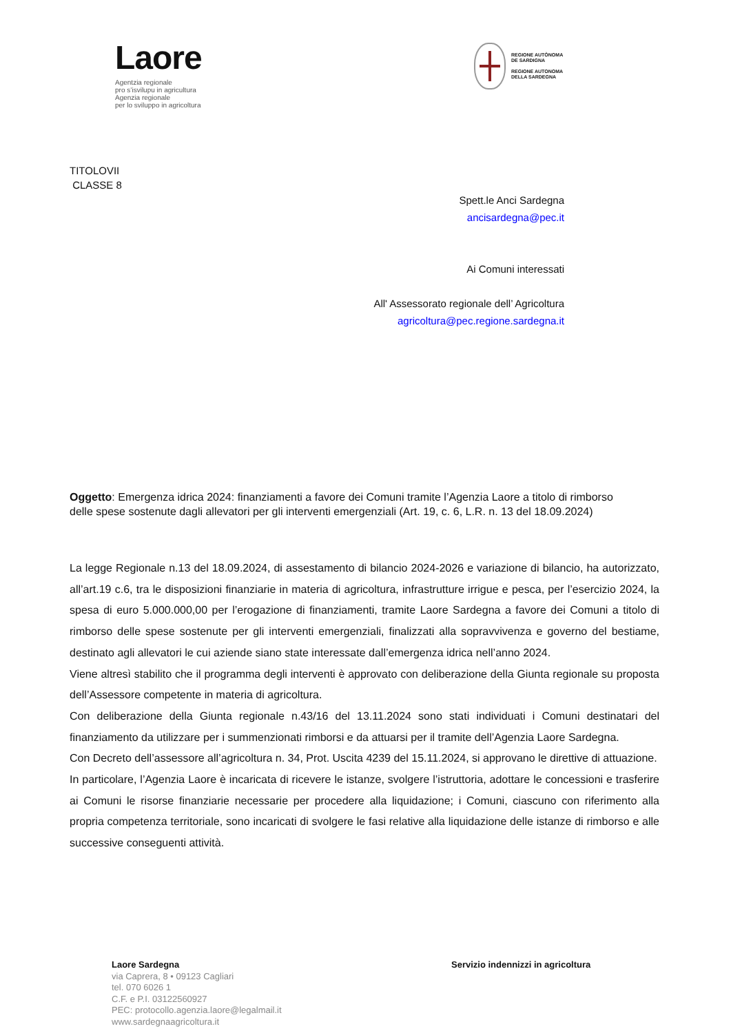Laore
Agentzia regionale
pro s’isvilupu in agricultura
Agenzia regionale
per lo sviluppo in agricoltura
REGIONE AUTÒNOMA
DE SARDIGNA
REGIONE AUTONOMA
DELLA SARDEGNA
TITOLOVII
CLASSE 8
Spett.le Anci Sardegna
ancisardegna@pec.it
Ai Comuni interessati
All' Assessorato regionale dell’ Agricoltura
agricoltura@pec.regione.sardegna.it
Oggetto: Emergenza idrica 2024: finanziamenti a favore dei Comuni tramite l’Agenzia Laore a titolo di rimborso delle spese sostenute dagli allevatori per gli interventi emergenziali (Art. 19, c. 6, L.R. n. 13 del 18.09.2024)
La legge Regionale n.13 del 18.09.2024, di assestamento di bilancio 2024-2026 e variazione di bilancio, ha autorizzato, all’art.19 c.6, tra le disposizioni finanziarie in materia di agricoltura, infrastrutture irrigue e pesca, per l’esercizio 2024, la spesa di euro 5.000.000,00 per l’erogazione di finanziamenti, tramite Laore Sardegna a favore dei Comuni a titolo di rimborso delle spese sostenute per gli interventi emergenziali, finalizzati alla sopravvivenza e governo del bestiame, destinato agli allevatori le cui aziende siano state interessate dall’emergenza idrica nell’anno 2024.
Viene altresì stabilito che il programma degli interventi è approvato con deliberazione della Giunta regionale su proposta dell’Assessore competente in materia di agricoltura.
Con deliberazione della Giunta regionale n.43/16 del 13.11.2024 sono stati individuati i Comuni destinatari del finanziamento da utilizzare per i summenzionati rimborsi e da attuarsi per il tramite dell’Agenzia Laore Sardegna.
Con Decreto dell’assessore all’agricoltura n. 34, Prot. Uscita 4239 del 15.11.2024, si approvano le direttive di attuazione.
In particolare, l’Agenzia Laore è incaricata di ricevere le istanze, svolgere l’istruttoria, adottare le concessioni e trasferire ai Comuni le risorse finanziarie necessarie per procedere alla liquidazione; i Comuni, ciascuno con riferimento alla propria competenza territoriale, sono incaricati di svolgere le fasi relative alla liquidazione delle istanze di rimborso e alle successive conseguenti attività.
Laore Sardegna
via Caprera, 8 • 09123 Cagliari
tel. 070 6026 1
C.F. e P.I. 03122560927
PEC: protocollo.agenzia.laore@legalmail.it
www.sardegnaagricoltura.it
Servizio indennizzi in agricoltura